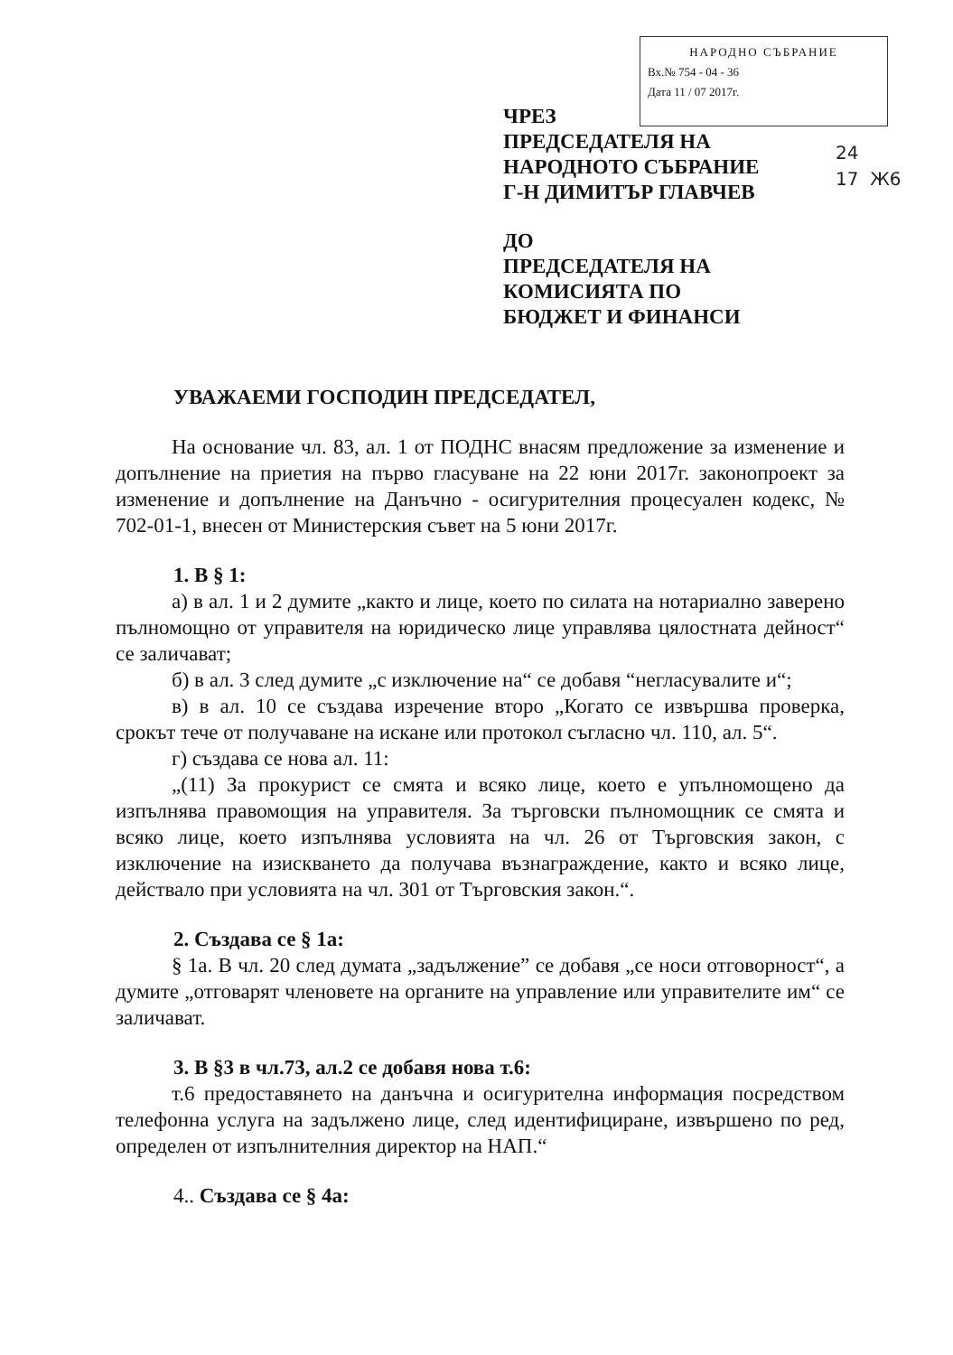НАРОДНО СЪБРАНИЕ
Вх.№ 754 - 04 - 36
Дата 11 / 07 2017г.
24
17 Ж6
ЧРЕЗ
ПРЕДСЕДАТЕЛЯ НА
НАРОДНОТО СЪБРАНИЕ
Г-Н ДИМИТЪР ГЛАВЧЕВ
ДО
ПРЕДСЕДАТЕЛЯ НА
КОМИСИЯТА ПО
БЮДЖЕТ И ФИНАНСИ
УВАЖАЕМИ ГОСПОДИН ПРЕДСЕДАТЕЛ,
На основание чл. 83, ал. 1 от ПОДНС внасям предложение за изменение и допълнение на приетия на първо гласуване на 22 юни 2017г. законопроект за изменение и допълнение на Данъчно - осигурителния процесуален кодекс, № 702-01-1, внесен от Министерския съвет на 5 юни 2017г.
1. В § 1:
а) в ал. 1 и 2 думите „както и лице, което по силата на нотариално заверено пълномощно от управителя на юридическо лице управлява цялостната дейност“ се заличават;
б) в ал. 3 след думите „с изключение на“ се добавя “негласувалите и“;
в) в ал. 10 се създава изречение второ „Когато се извършва проверка, срокът тече от получаване на искане или протокол съгласно чл. 110, ал. 5“.
г) създава се нова ал. 11:
„(11) За прокурист се смята и всяко лице, което е упълномощено да изпълнява правомощия на управителя. За търговски пълномощник се смята и всяко лице, което изпълнява условията на чл. 26 от Търговския закон, с изключение на изискването да получава възнаграждение, както и всяко лице, действало при условията на чл. 301 от Търговския закон.“.
2. Създава се § 1а:
§ 1а. В чл. 20 след думата „задължение” се добавя „се носи отговорност“, а думите „отговарят членовете на органите на управление или управителите им“ се заличават.
3. В §3 в чл.73, ал.2 се добавя нова т.6:
т.6 предоставянето на данъчна и осигурителна информация посредством телефонна услуга на задължено лице, след идентифициране, извършено по ред, определен от изпълнителния директор на НАП.“
4.. Създава се § 4а: